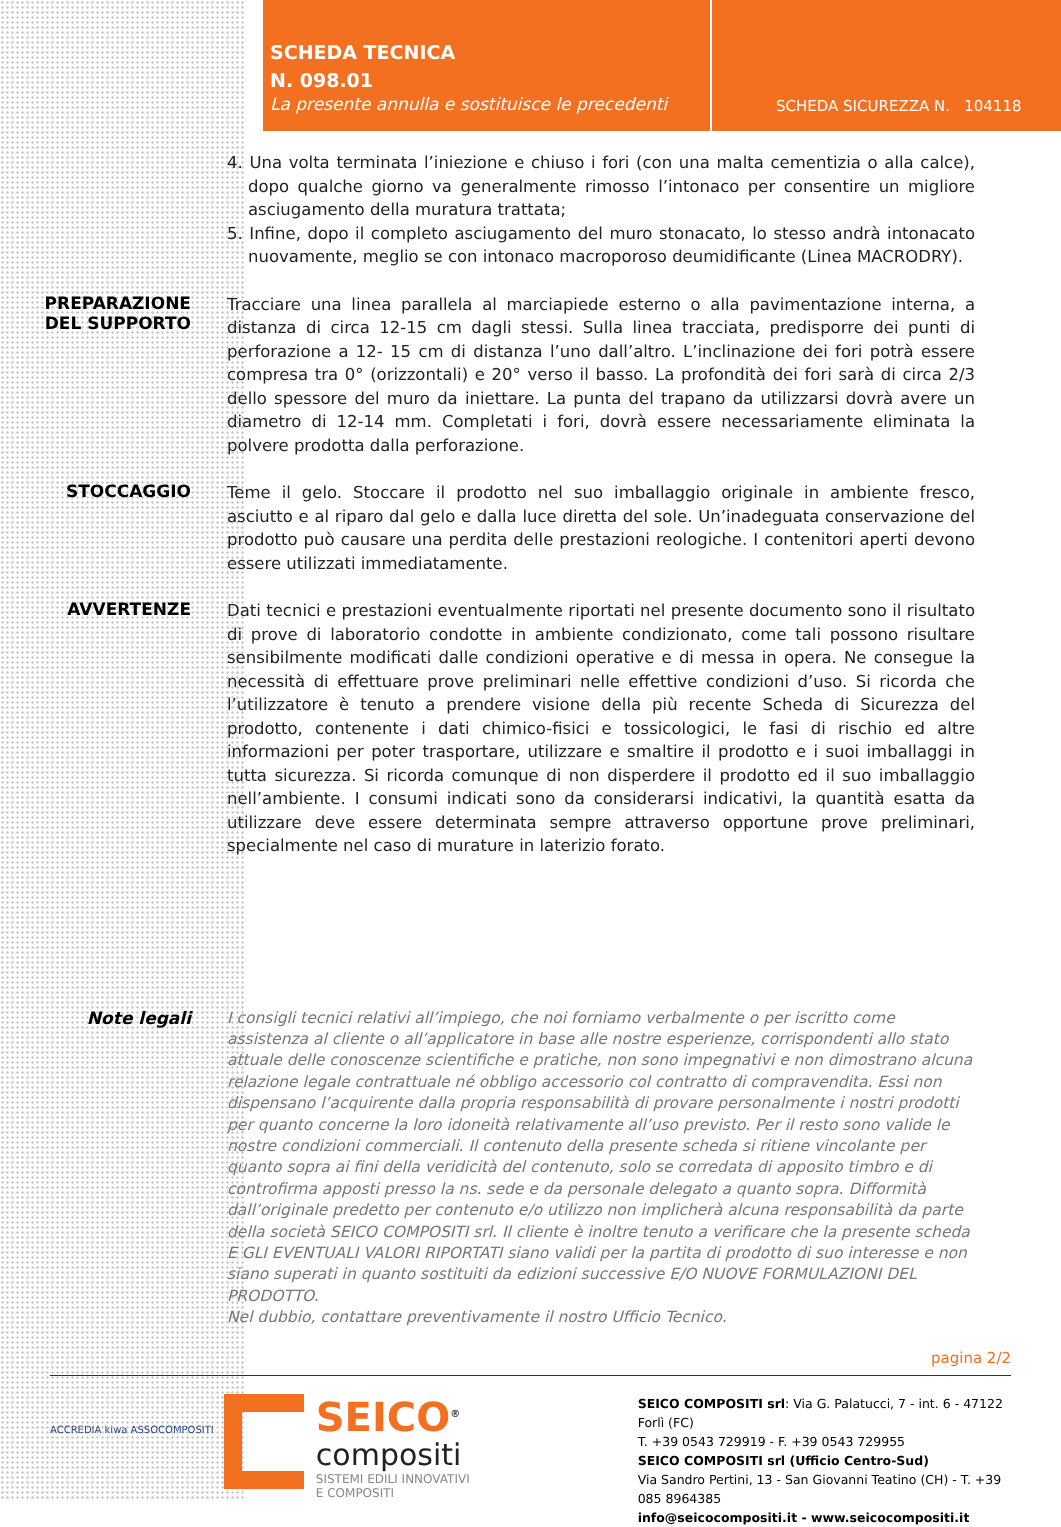SCHEDA TECNICA
N. 098.01
La presente annulla e sostituisce le precedenti
SCHEDA SICUREZZA N. 104118
4. Una volta terminata l’iniezione e chiuso i fori (con una malta cementizia o alla calce), dopo qualche giorno va generalmente rimosso l’intonaco per consentire un migliore asciugamento della muratura trattata;
5. Infine, dopo il completo asciugamento del muro stonacato, lo stesso andrà intonacato nuovamente, meglio se con intonaco macroporoso deumidificante (Linea MACRODRY).
PREPARAZIONE DEL SUPPORTO
Tracciare una linea parallela al marciapiede esterno o alla pavimentazione interna, a distanza di circa 12-15 cm dagli stessi. Sulla linea tracciata, predisporre dei punti di perforazione a 12- 15 cm di distanza l’uno dall’altro. L’inclinazione dei fori potrà essere compresa tra 0° (orizzontali) e 20° verso il basso. La profondità dei fori sarà di circa 2/3 dello spessore del muro da iniettare. La punta del trapano da utilizzarsi dovrà avere un diametro di 12-14 mm. Completati i fori, dovrà essere necessariamente eliminata la polvere prodotta dalla perforazione.
STOCCAGGIO
Teme il gelo. Stoccare il prodotto nel suo imballaggio originale in ambiente fresco, asciutto e al riparo dal gelo e dalla luce diretta del sole. Un’inadeguata conservazione del prodotto può causare una perdita delle prestazioni reologiche. I contenitori aperti devono essere utilizzati immediatamente.
AVVERTENZE
Dati tecnici e prestazioni eventualmente riportati nel presente documento sono il risultato di prove di laboratorio condotte in ambiente condizionato, come tali possono risultare sensibilmente modificati dalle condizioni operative e di messa in opera. Ne consegue la necessità di effettuare prove preliminari nelle effettive condizioni d’uso. Si ricorda che l’utilizzatore è tenuto a prendere visione della più recente Scheda di Sicurezza del prodotto, contenente i dati chimico-fisici e tossicologici, le fasi di rischio ed altre informazioni per poter trasportare, utilizzare e smaltire il prodotto e i suoi imballaggi in tutta sicurezza. Si ricorda comunque di non disperdere il prodotto ed il suo imballaggio nell’ambiente. I consumi indicati sono da considerarsi indicativi, la quantità esatta da utilizzare deve essere determinata sempre attraverso opportune prove preliminari, specialmente nel caso di murature in laterizio forato.
Note legali
I consigli tecnici relativi all’impiego, che noi forniamo verbalmente o per iscritto come assistenza al cliente o all’applicatore in base alle nostre esperienze, corrispondenti allo stato attuale delle conoscenze scientifiche e pratiche, non sono impegnativi e non dimostrano alcuna relazione legale contrattuale né obbligo accessorio col contratto di compravendita. Essi non dispensano l’acquirente dalla propria responsabilità di provare personalmente i nostri prodotti per quanto concerne la loro idoneità relativamente all’uso previsto. Per il resto sono valide le nostre condizioni commerciali. Il contenuto della presente scheda si ritiene vincolante per quanto sopra ai fini della veridicità del contenuto, solo se corredata di apposito timbro e di controfirma apposti presso la ns. sede e da personale delegato a quanto sopra. Difformità dall’originale predetto per contenuto e/o utilizzo non implicherà alcuna responsabilità da parte della società SEICO COMPOSITI srl. Il cliente è inoltre tenuto a verificare che la presente scheda E GLI EVENTUALI VALORI RIPORTATI siano validi per la partita di prodotto di suo interesse e non siano superati in quanto sostituiti da edizioni successive E/O NUOVE FORMULAZIONI DEL PRODOTTO.
Nel dubbio, contattare preventivamente il nostro Ufficio Tecnico.
pagina 2/2
ACCREDIA kiwa ASSOCOMPOSITI
SEICO<sup>®</sup>
compositi
SISTEMI EDILI INNOVATIVI
E COMPOSITI
SEICO COMPOSITI srl: Via G. Palatucci, 7 - int. 6 - 47122 Forlì (FC)
T. +39 0543 729919 - F. +39 0543 729955
SEICO COMPOSITI srl (Ufficio Centro-Sud)
Via Sandro Pertini, 13 - San Giovanni Teatino (CH) - T. +39 085 8964385
info@seicocompositi.it - www.seicocompositi.it